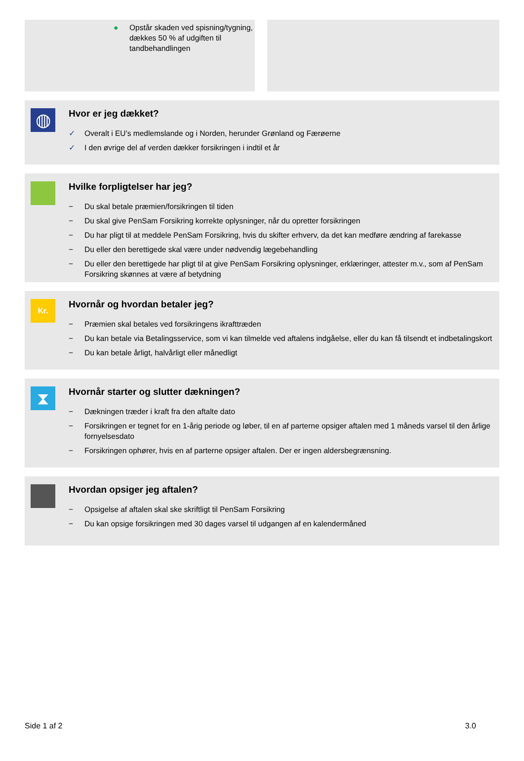● Opstår skaden ved spisning/tygning, dækkes 50 % af udgiften til tandbehandlingen
◍
Hvor er jeg dækket?
✓ Overalt i EU’s medlemslande og i Norden, herunder Grønland og Færøerne
✓ I den øvrige del af verden dækker forsikringen i indtil et år
Hvilke forpligtelser har jeg?
− Du skal betale præmien/forsikringen til tiden
− Du skal give PenSam Forsikring korrekte oplysninger, når du opretter forsikringen
− Du har pligt til at meddele PenSam Forsikring, hvis du skifter erhverv, da det kan medføre ændring af farekasse
− Du eller den berettigede skal være under nødvendig lægebehandling
− Du eller den berettigede har pligt til at give PenSam Forsikring oplysninger, erklæringer, attester m.v., som af PenSam Forsikring skønnes at være af betydning
Kr.
Hvornår og hvordan betaler jeg?
− Præmien skal betales ved forsikringens ikrafttræden
− Du kan betale via Betalingsservice, som vi kan tilmelde ved aftalens indgåelse, eller du kan få tilsendt et indbetalingskort
− Du kan betale årligt, halvårligt eller månedligt
⧗
Hvornår starter og slutter dækningen?
− Dækningen træder i kraft fra den aftalte dato
− Forsikringen er tegnet for en 1-årig periode og løber, til en af parterne opsiger aftalen med 1 måneds varsel til den årlige fornyelsesdato
− Forsikringen ophører, hvis en af parterne opsiger aftalen. Der er ingen aldersbegrænsning.
Hvordan opsiger jeg aftalen?
− Opsigelse af aftalen skal ske skriftligt til PenSam Forsikring
− Du kan opsige forsikringen med 30 dages varsel til udgangen af en kalendermåned
Side 1 af 2 3.0